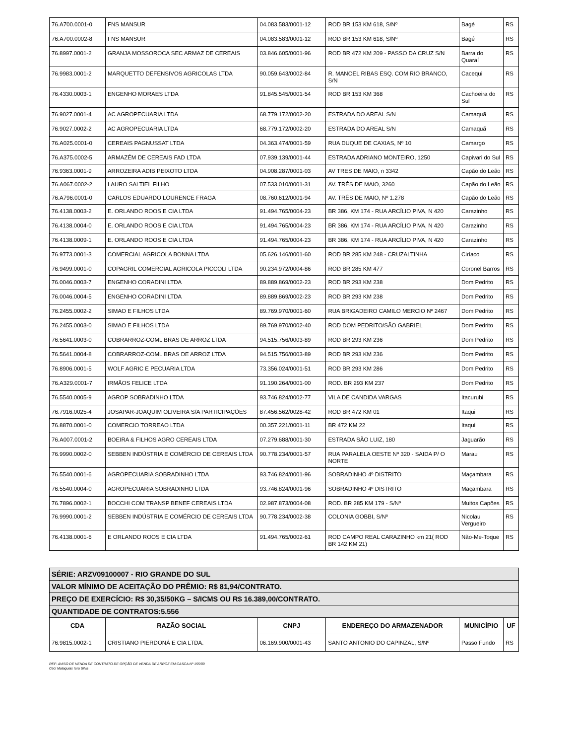| 76.A700.0001-0 | FNS MANSUR | 04.083.583/0001-12 | ROD BR 153 KM 618, S/Nº | Bagé | RS |
| 76.A700.0002-8 | FNS MANSUR | 04.083.583/0001-12 | ROD BR 153 KM 618, S/Nº | Bagé | RS |
| 76.8997.0001-2 | GRANJA MOSSOROCA SEC ARMAZ DE CEREAIS | 03.846.605/0001-96 | ROD BR 472 KM 209 - PASSO DA CRUZ S/N | Barra do Quaraí | RS |
| 76.9983.0001-2 | MARQUETTO DEFENSIVOS AGRICOLAS LTDA | 90.059.643/0002-84 | R. MANOEL RIBAS ESQ. COM RIO BRANCO, S/N | Cacequi | RS |
| 76.4330.0003-1 | ENGENHO MORAES LTDA | 91.845.545/0001-54 | ROD BR 153 KM 368 | Cachoeira do Sul | RS |
| 76.9027.0001-4 | AC AGROPECUARIA LTDA | 68.779.172/0002-20 | ESTRADA DO AREAL S/N | Camaquã | RS |
| 76.9027.0002-2 | AC AGROPECUARIA LTDA | 68.779.172/0002-20 | ESTRADA DO AREAL S/N | Camaquã | RS |
| 76.A025.0001-0 | CEREAIS PAGNUSSAT LTDA | 04.363.474/0001-59 | RUA DUQUE DE CAXIAS, Nº 10 | Camargo | RS |
| 76.A375.0002-5 | ARMAZÉM DE CEREAIS FAD LTDA | 07.939.139/0001-44 | ESTRADA ADRIANO MONTEIRO, 1250 | Capivari do Sul | RS |
| 76.9363.0001-9 | ARROZEIRA ADIB PEIXOTO LTDA | 04.908.287/0001-03 | AV TRES DE MAIO, n 3342 | Capão do Leão | RS |
| 76.A067.0002-2 | LAURO SALTIEL FILHO | 07.533.010/0001-31 | AV. TRÊS DE MAIO, 3260 | Capão do Leão | RS |
| 76.A796.0001-0 | CARLOS EDUARDO LOURENCE FRAGA | 08.760.612/0001-94 | AV. TRÊS DE MAIO, Nº 1.278 | Capão do Leão | RS |
| 76.4138.0003-2 | E. ORLANDO ROOS E CIA LTDA | 91.494.765/0004-23 | BR 386, KM 174 - RUA ARCÍLIO PIVA, N 420 | Carazinho | RS |
| 76.4138.0004-0 | E. ORLANDO ROOS E CIA LTDA | 91.494.765/0004-23 | BR 386, KM 174 - RUA ARCÍLIO PIVA, N 420 | Carazinho | RS |
| 76.4138.0009-1 | E. ORLANDO ROOS E CIA LTDA | 91.494.765/0004-23 | BR 386, KM 174 - RUA ARCÍLIO PIVA, N 420 | Carazinho | RS |
| 76.9773.0001-3 | COMERCIAL AGRICOLA BONNA LTDA | 05.626.146/0001-60 | ROD BR 285 KM 248 - CRUZALTINHA | Ciríaco | RS |
| 76.9499.0001-0 | COPAGRIL COMERCIAL AGRICOLA PICCOLI LTDA | 90.234.972/0004-86 | ROD BR 285 KM 477 | Coronel Barros | RS |
| 76.0046.0003-7 | ENGENHO CORADINI LTDA | 89.889.869/0002-23 | ROD BR 293 KM 238 | Dom Pedrito | RS |
| 76.0046.0004-5 | ENGENHO CORADINI LTDA | 89.889.869/0002-23 | ROD BR 293 KM 238 | Dom Pedrito | RS |
| 76.2455.0002-2 | SIMAO E FILHOS LTDA | 89.769.970/0001-60 | RUA BRIGADEIRO CAMILO MERCIO Nº 2467 | Dom Pedrito | RS |
| 76.2455.0003-0 | SIMAO E FILHOS LTDA | 89.769.970/0002-40 | ROD DOM PEDRITO/SÃO GABRIEL | Dom Pedrito | RS |
| 76.5641.0003-0 | COBRARROZ-COML BRAS DE ARROZ LTDA | 94.515.756/0003-89 | ROD BR 293 KM 236 | Dom Pedrito | RS |
| 76.5641.0004-8 | COBRARROZ-COML BRAS DE ARROZ LTDA | 94.515.756/0003-89 | ROD BR 293 KM 236 | Dom Pedrito | RS |
| 76.8906.0001-5 | WOLF AGRIC E PECUARIA LTDA | 73.356.024/0001-51 | ROD BR 293 KM 286 | Dom Pedrito | RS |
| 76.A329.0001-7 | IRMÃOS FELICE LTDA | 91.190.264/0001-00 | ROD. BR 293 KM 237 | Dom Pedrito | RS |
| 76.5540.0005-9 | AGROP SOBRADINHO LTDA | 93.746.824/0002-77 | VILA DE CANDIDA VARGAS | Itacurubi | RS |
| 76.7916.0025-4 | JOSAPAR-JOAQUIM OLIVEIRA S/A PARTICIPAÇÕES | 87.456.562/0028-42 | ROD BR 472 KM 01 | Itaqui | RS |
| 76.8870.0001-0 | COMERCIO TORREAO LTDA | 00.357.221/0001-11 | BR 472 KM 22 | Itaqui | RS |
| 76.A007.0001-2 | BOEIRA & FILHOS AGRO CEREAIS LTDA | 07.279.688/0001-30 | ESTRADA SÃO LUIZ, 180 | Jaguarão | RS |
| 76.9990.0002-0 | SEBBEN INDÚSTRIA E COMÉRCIO DE CEREAIS LTDA | 90.778.234/0001-57 | RUA PARALELA OESTE Nº 320 - SAIDA P/ O NORTE | Marau | RS |
| 76.5540.0001-6 | AGROPECUARIA SOBRADINHO LTDA | 93.746.824/0001-96 | SOBRADINHO 4º DISTRITO | Maçambara | RS |
| 76.5540.0004-0 | AGROPECUARIA SOBRADINHO LTDA | 93.746.824/0001-96 | SOBRADINHO 4º DISTRITO | Maçambara | RS |
| 76.7896.0002-1 | BOCCHI COM TRANSP BENEF CEREAIS LTDA | 02.987.873/0004-08 | ROD. BR 285 KM 179 - S/Nº | Muitos Capões | RS |
| 76.9990.0001-2 | SEBBEN INDÚSTRIA E COMÉRCIO DE CEREAIS LTDA | 90.778.234/0002-38 | COLONIA GOBBI, S/Nº | Nicolau Vergueiro | RS |
| 76.4138.0001-6 | E ORLANDO ROOS E CIA LTDA | 91.494.765/0002-61 | ROD CAMPO REAL CARAZINHO km 21( ROD BR 142 KM 21) | Não-Me-Toque | RS |
| SÉRIE: ARZV09100007 - RIO GRANDE DO SUL | | | | | |
| VALOR MÍNIMO DE ACEITAÇÃO DO PRÊMIO: R$ 81,94/CONTRATO. | | | | | |
| PREÇO DE EXERCÍCIO: R$ 30,35/50KG – S/ICMS OU R$ 16.389,00/CONTRATO. | | | | | |
| QUANTIDADE DE CONTRATOS:5.556 | | | | | |
| CDA | RAZÃO SOCIAL | CNPJ | ENDEREÇO DO ARMAZENADOR | MUNICÍPIO | UF |
| 76.9815.0002-1 | CRISTIANO PIERDONÁ E CIA LTDA. | 06.169.900/0001-43 | SANTO ANTONIO DO CAPINZAL, S/Nº | Passo Fundo | RS |
REF: AVISO DE VENDA DE CONTRATO DE OPÇÃO DE VENDA DE ARROZ EM CASCA Nº 155/09
Ceci Malaquias Iara Silva